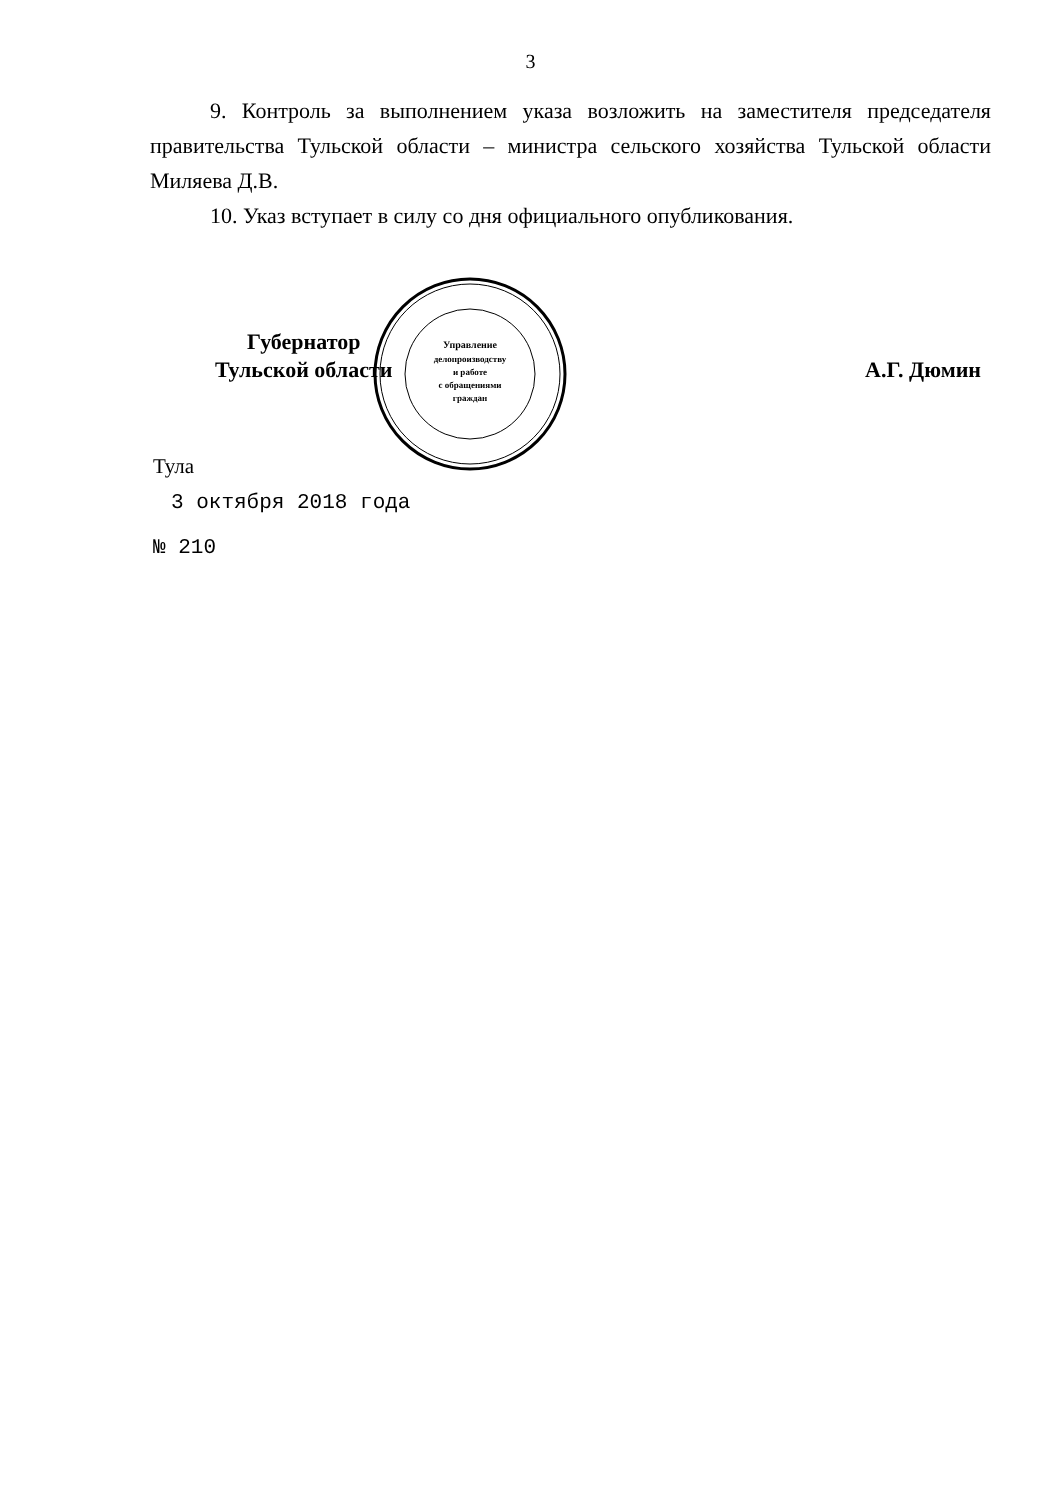3
9. Контроль за выполнением указа возложить на заместителя председателя правительства Тульской области – министра сельского хозяйства Тульской области Миляева Д.В.
10. Указ вступает в силу со дня официального опубликования.
Губернатор
Тульской области
А.Г. Дюмин
Управление
делопроизводству
и работе
с обращениями
граждан
Тула
3 октября 2018 года
№ 210